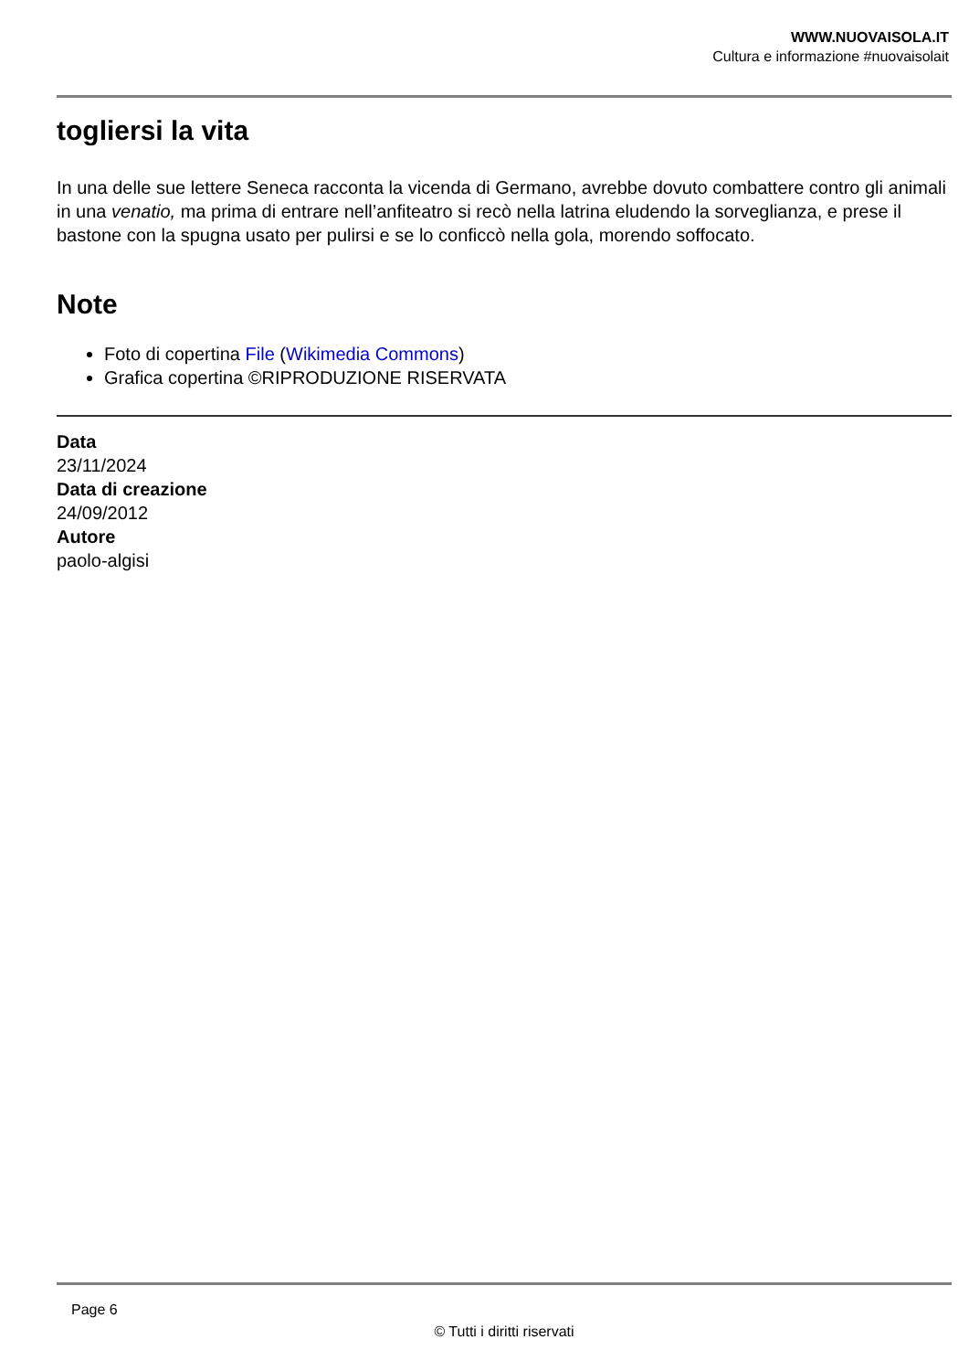WWW.NUOVAISOLA.IT
Cultura e informazione #nuovaisolait
togliersi la vita
In una delle sue lettere Seneca racconta la vicenda di Germano, avrebbe dovuto combattere contro gli animali in una venatio, ma prima di entrare nell’anfiteatro si recò nella latrina eludendo la sorveglianza, e prese il bastone con la spugna usato per pulirsi e se lo conficcò nella gola, morendo soffocato.
Note
Foto di copertina File (Wikimedia Commons)
Grafica copertina ©RIPRODUZIONE RISERVATA
Data
23/11/2024
Data di creazione
24/09/2012
Autore
paolo-algisi
Page 6
© Tutti i diritti riservati